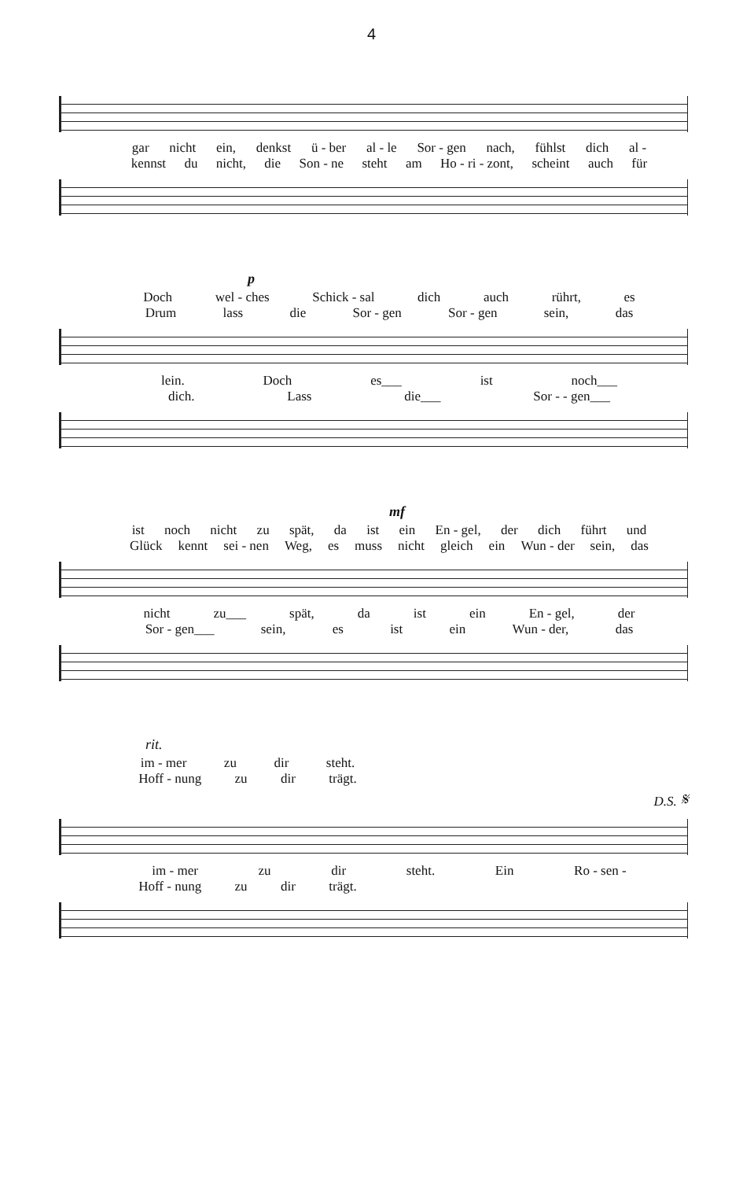4
gar nicht ein, denkst ü - ber al - le Sor - gen nach, fühlst dich al -
kennst du nicht, die Son - ne steht am Ho - ri - zont, scheint auch für
p
Doch wel - ches Schick - sal dich auch rührt, es
Drum lass die Sor - gen Sor - gen sein, das
lein. Doch es___ ist noch___
dich. Lass die___ Sor - - gen___
mf
ist noch nicht zu spät, da ist ein En - gel, der dich führt und
Glück kennt sei - nen Weg, es muss nicht gleich ein Wun - der sein, das
nicht zu___ spät, da ist ein En - gel, der
Sor - gen___ sein, es ist ein Wun - der, das
rit.
im - mer zu dir steht.
Hoff - nung zu dir trägt.
D.S. 𝄋
im - mer zu dir steht. Ein Ro - sen -
Hoff - nung zu dir trägt.